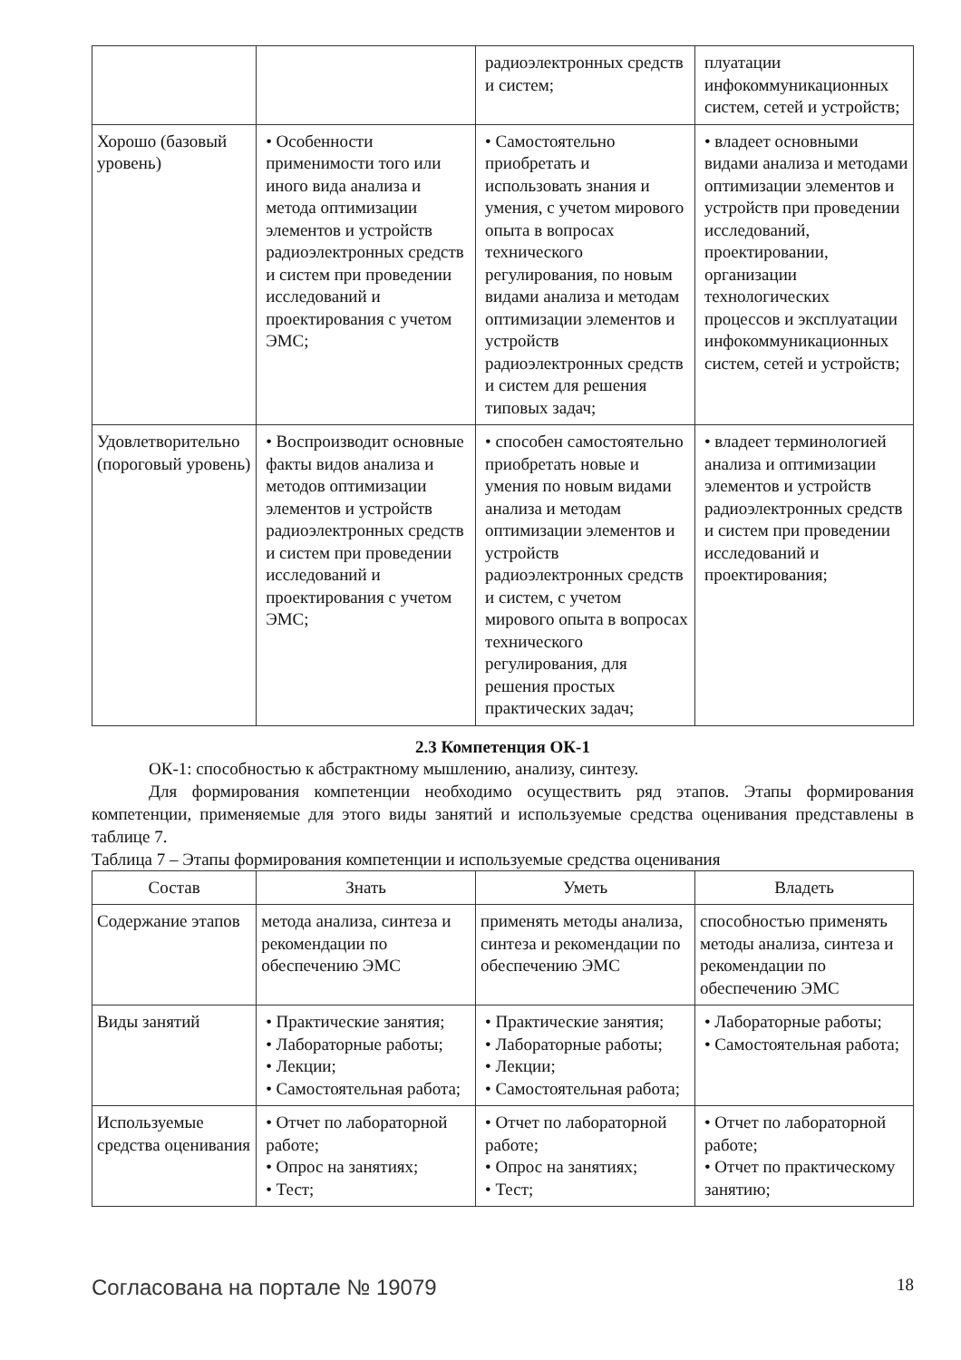| | | радиоэлектронных средств и систем; | плуатации инфокоммуникационных систем, сетей и устройств; |
| Хорошо (базовый уровень) | • Особенности применимости того или иного вида анализа и метода оптимизации элементов и устройств радиоэлектронных средств и систем при проведении исследований и проектирования с учетом ЭМС; | • Самостоятельно приобретать и использовать знания и умения, с учетом мирового опыта в вопросах технического регулирования, по новым видами анализа и методам оптимизации элементов и устройств радиоэлектронных средств и систем для решения типовых задач; | • владеет основными видами анализа и методами оптимизации элементов и устройств при проведении исследований, проектировании, организации технологических процессов и эксплуатации инфокоммуникационных систем, сетей и устройств; |
| Удовлетворительно (пороговый уровень) | • Воспроизводит основные факты видов анализа и методов оптимизации элементов и устройств радиоэлектронных средств и систем при проведении исследований и проектирования с учетом ЭМС; | • способен самостоятельно приобретать новые и умения по новым видами анализа и методам оптимизации элементов и устройств радиоэлектронных средств и систем, с учетом мирового опыта в вопросах технического регулирования, для решения простых практических задач; | • владеет терминологией анализа и оптимизации элементов и устройств радиоэлектронных средств и систем при проведении исследований и проектирования; |
2.3 Компетенция ОК-1
ОК-1: способностью к абстрактному мышлению, анализу, синтезу.
Для формирования компетенции необходимо осуществить ряд этапов. Этапы формирования компетенции, применяемые для этого виды занятий и используемые средства оценивания представлены в таблице 7.
Таблица 7 – Этапы формирования компетенции и используемые средства оценивания
| Состав | Знать | Уметь | Владеть |
| --- | --- | --- | --- |
| Содержание этапов | метода анализа, синтеза и рекомендации по обеспечению ЭМС | применять методы анализа, синтеза и рекомендации по обеспечению ЭМС | способностью применять методы анализа, синтеза и рекомендации по обеспечению ЭМС |
| Виды занятий | • Практические занятия; • Лабораторные работы; • Лекции; • Самостоятельная работа; | • Практические занятия; • Лабораторные работы; • Лекции; • Самостоятельная работа; | • Лабораторные работы; • Самостоятельная работа; |
| Используемые средства оценивания | • Отчет по лабораторной работе; • Опрос на занятиях; • Тест; | • Отчет по лабораторной работе; • Опрос на занятиях; • Тест; | • Отчет по лабораторной работе; • Отчет по практическому занятию; |
Согласована на портале № 19079 18